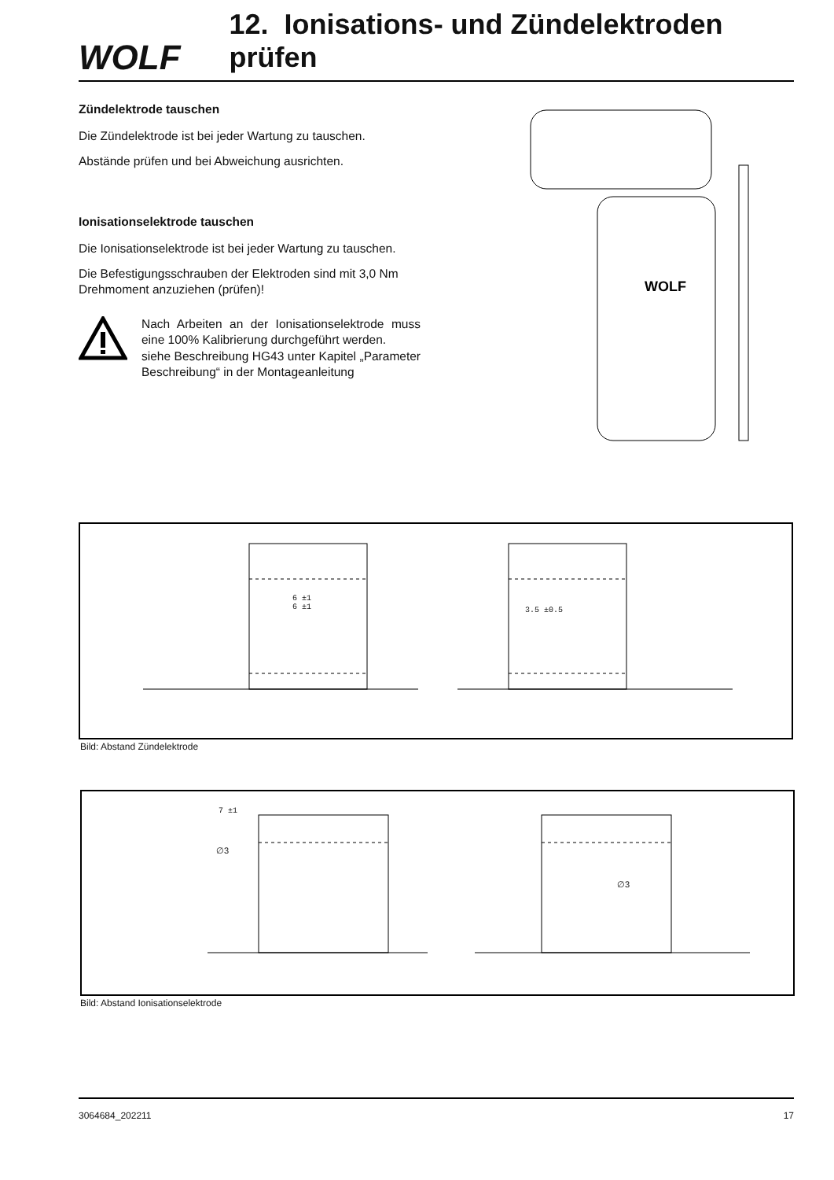WOLF
12. Ionisations- und Zündelektroden prüfen
Zündelektrode tauschen
Die Zündelektrode ist bei jeder Wartung zu tauschen.
Abstände prüfen und bei Abweichung ausrichten.
Ionisationselektrode tauschen
Die Ionisationselektrode ist bei jeder Wartung zu tauschen.
Die Befestigungsschrauben der Elektroden sind mit 3,0 Nm Drehmoment anzuziehen (prüfen)!
Nach Arbeiten an der Ionisationselektrode muss eine 100% Kalibrierung durchgeführt werden.
siehe Beschreibung HG43 unter Kapitel „Parameter Beschreibung“ in der Montageanleitung
WOLF
6 ±1
6 ±1
3.5 ±0.5
Bild: Abstand Zündelektrode
7 ±1
∅3
∅3
Bild: Abstand Ionisationselektrode
3064684_202211 17